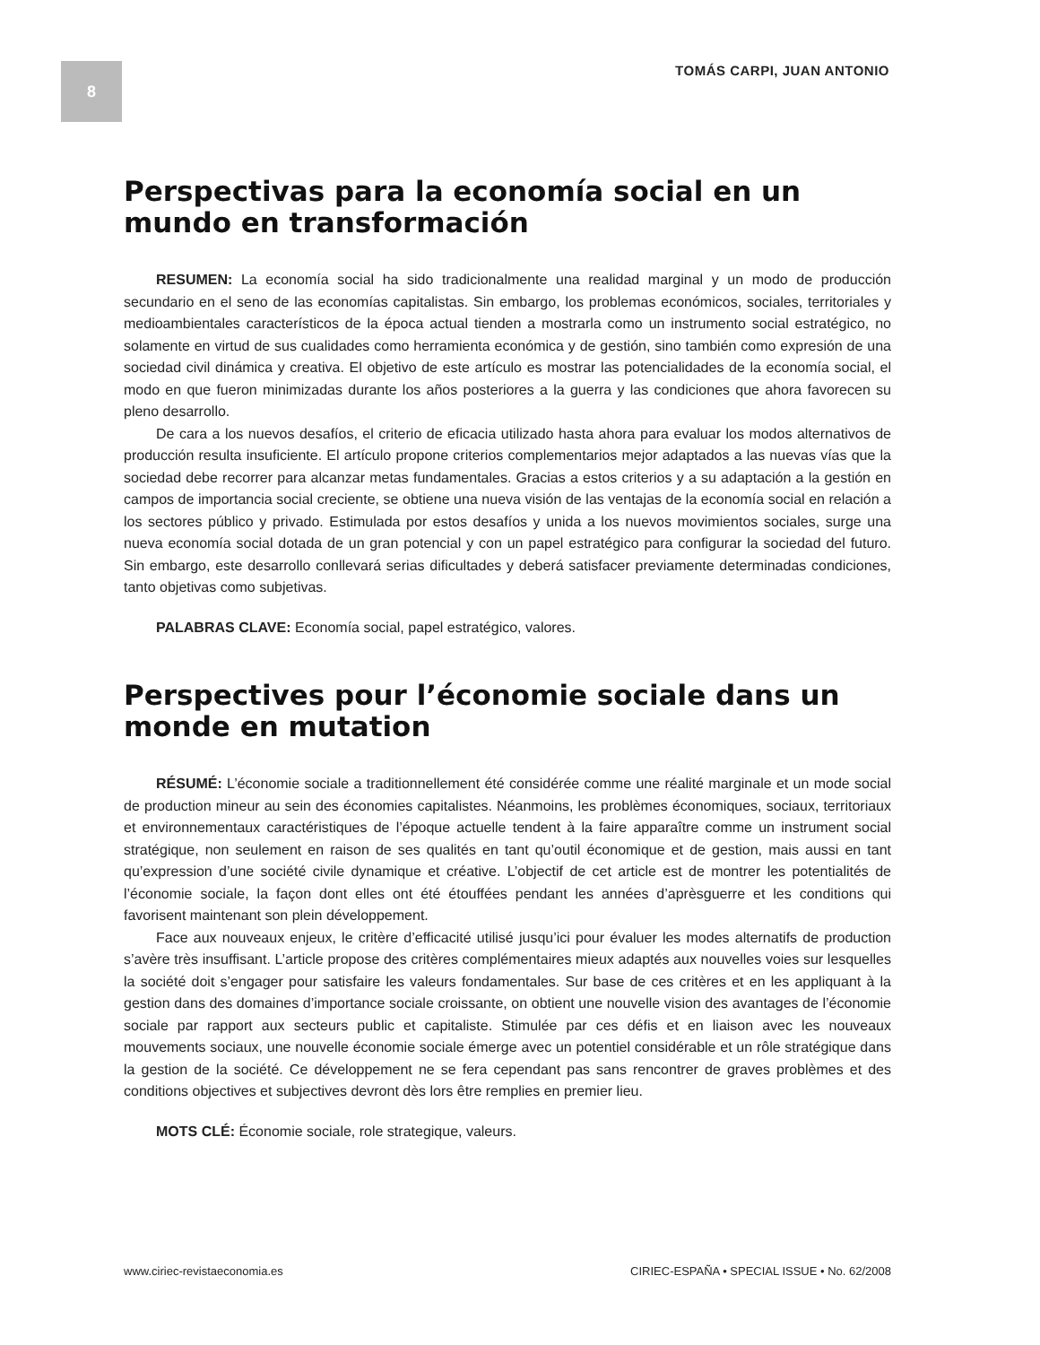8 TOMÁS CARPI, JUAN ANTONIO
Perspectivas para la economía social en un mundo en transformación
RESUMEN: La economía social ha sido tradicionalmente una realidad marginal y un modo de producción secundario en el seno de las economías capitalistas. Sin embargo, los problemas económicos, sociales, territoriales y medioambientales característicos de la época actual tienden a mostrarla como un instrumento social estratégico, no solamente en virtud de sus cualidades como herramienta económica y de gestión, sino también como expresión de una sociedad civil dinámica y creativa. El objetivo de este artículo es mostrar las potencialidades de la economía social, el modo en que fueron minimizadas durante los años posteriores a la guerra y las condiciones que ahora favorecen su pleno desarrollo.
De cara a los nuevos desafíos, el criterio de eficacia utilizado hasta ahora para evaluar los modos alternativos de producción resulta insuficiente. El artículo propone criterios complementarios mejor adaptados a las nuevas vías que la sociedad debe recorrer para alcanzar metas fundamentales. Gracias a estos criterios y a su adaptación a la gestión en campos de importancia social creciente, se obtiene una nueva visión de las ventajas de la economía social en relación a los sectores público y privado. Estimulada por estos desafíos y unida a los nuevos movimientos sociales, surge una nueva economía social dotada de un gran potencial y con un papel estratégico para configurar la sociedad del futuro. Sin embargo, este desarrollo conllevará serias dificultades y deberá satisfacer previamente determinadas condiciones, tanto objetivas como subjetivas.
PALABRAS CLAVE: Economía social, papel estratégico, valores.
Perspectives pour l’économie sociale dans un monde en mutation
RÉSUMÉ: L’économie sociale a traditionnellement été considérée comme une réalité marginale et un mode social de production mineur au sein des économies capitalistes. Néanmoins, les problèmes économiques, sociaux, territoriaux et environnementaux caractéristiques de l’époque actuelle tendent à la faire apparaître comme un instrument social stratégique, non seulement en raison de ses qualités en tant qu’outil économique et de gestion, mais aussi en tant qu’expression d’une société civile dynamique et créative. L’objectif de cet article est de montrer les potentialités de l’économie sociale, la façon dont elles ont été étouffées pendant les années d’aprèsguerre et les conditions qui favorisent maintenant son plein développement.
Face aux nouveaux enjeux, le critère d’efficacité utilisé jusqu’ici pour évaluer les modes alternatifs de production s’avère très insuffisant. L’article propose des critères complémentaires mieux adaptés aux nouvelles voies sur lesquelles la société doit s’engager pour satisfaire les valeurs fondamentales. Sur base de ces critères et en les appliquant à la gestion dans des domaines d’importance sociale croissante, on obtient une nouvelle vision des avantages de l’économie sociale par rapport aux secteurs public et capitaliste. Stimulée par ces défis et en liaison avec les nouveaux mouvements sociaux, une nouvelle économie sociale émerge avec un potentiel considérable et un rôle stratégique dans la gestion de la société. Ce développement ne se fera cependant pas sans rencontrer de graves problèmes et des conditions objectives et subjectives devront dès lors être remplies en premier lieu.
MOTS CLÉ: Économie sociale, role strategique, valeurs.
www.ciriec-revistaeconomia.es CIRIEC-ESPAÑA • SPECIAL ISSUE • No. 62/2008